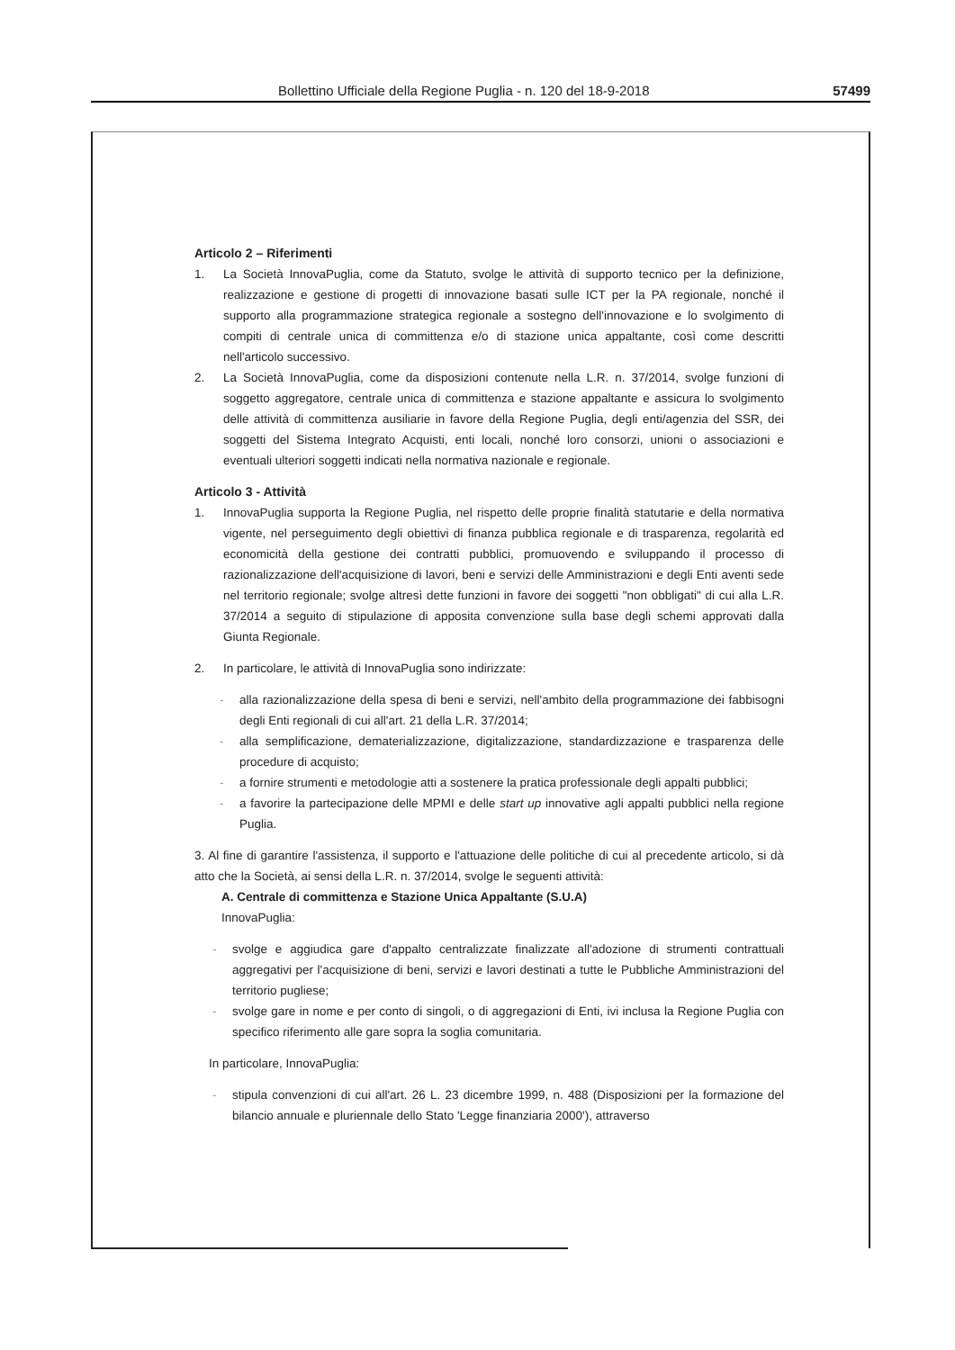Bollettino Ufficiale della Regione Puglia - n. 120 del 18-9-2018 57499
Articolo 2 – Riferimenti
1. La Società InnovaPuglia, come da Statuto, svolge le attività di supporto tecnico per la definizione, realizzazione e gestione di progetti di innovazione basati sulle ICT per la PA regionale, nonché il supporto alla programmazione strategica regionale a sostegno dell'innovazione e lo svolgimento di compiti di centrale unica di committenza e/o di stazione unica appaltante, così come descritti nell'articolo successivo.
2. La Società InnovaPuglia, come da disposizioni contenute nella L.R. n. 37/2014, svolge funzioni di soggetto aggregatore, centrale unica di committenza e stazione appaltante e assicura lo svolgimento delle attività di committenza ausiliarie in favore della Regione Puglia, degli enti/agenzia del SSR, dei soggetti del Sistema Integrato Acquisti, enti locali, nonché loro consorzi, unioni o associazioni e eventuali ulteriori soggetti indicati nella normativa nazionale e regionale.
Articolo 3 - Attività
1. InnovaPuglia supporta la Regione Puglia, nel rispetto delle proprie finalità statutarie e della normativa vigente, nel perseguimento degli obiettivi di finanza pubblica regionale e di trasparenza, regolarità ed economicità della gestione dei contratti pubblici, promuovendo e sviluppando il processo di razionalizzazione dell'acquisizione di lavori, beni e servizi delle Amministrazioni e degli Enti aventi sede nel territorio regionale; svolge altresì dette funzioni in favore dei soggetti "non obbligati" di cui alla L.R. 37/2014 a seguito di stipulazione di apposita convenzione sulla base degli schemi approvati dalla Giunta Regionale.
2. In particolare, le attività di InnovaPuglia sono indirizzate:
- alla razionalizzazione della spesa di beni e servizi, nell'ambito della programmazione dei fabbisogni degli Enti regionali di cui all'art. 21 della L.R. 37/2014;
- alla semplificazione, dematerializzazione, digitalizzazione, standardizzazione e trasparenza delle procedure di acquisto;
- a fornire strumenti e metodologie atti a sostenere la pratica professionale degli appalti pubblici;
- a favorire la partecipazione delle MPMI e delle start up innovative agli appalti pubblici nella regione Puglia.
3. Al fine di garantire l'assistenza, il supporto e l'attuazione delle politiche di cui al precedente articolo, si dà atto che la Società, ai sensi della L.R. n. 37/2014, svolge le seguenti attività:
A. Centrale di committenza e Stazione Unica Appaltante (S.U.A)
InnovaPuglia:
- svolge e aggiudica gare d'appalto centralizzate finalizzate all'adozione di strumenti contrattuali aggregativi per l'acquisizione di beni, servizi e lavori destinati a tutte le Pubbliche Amministrazioni del territorio pugliese;
- svolge gare in nome e per conto di singoli, o di aggregazioni di Enti, ivi inclusa la Regione Puglia con specifico riferimento alle gare sopra la soglia comunitaria.
In particolare, InnovaPuglia:
- stipula convenzioni di cui all'art. 26 L. 23 dicembre 1999, n. 488 (Disposizioni per la formazione del bilancio annuale e pluriennale dello Stato 'Legge finanziaria 2000'), attraverso